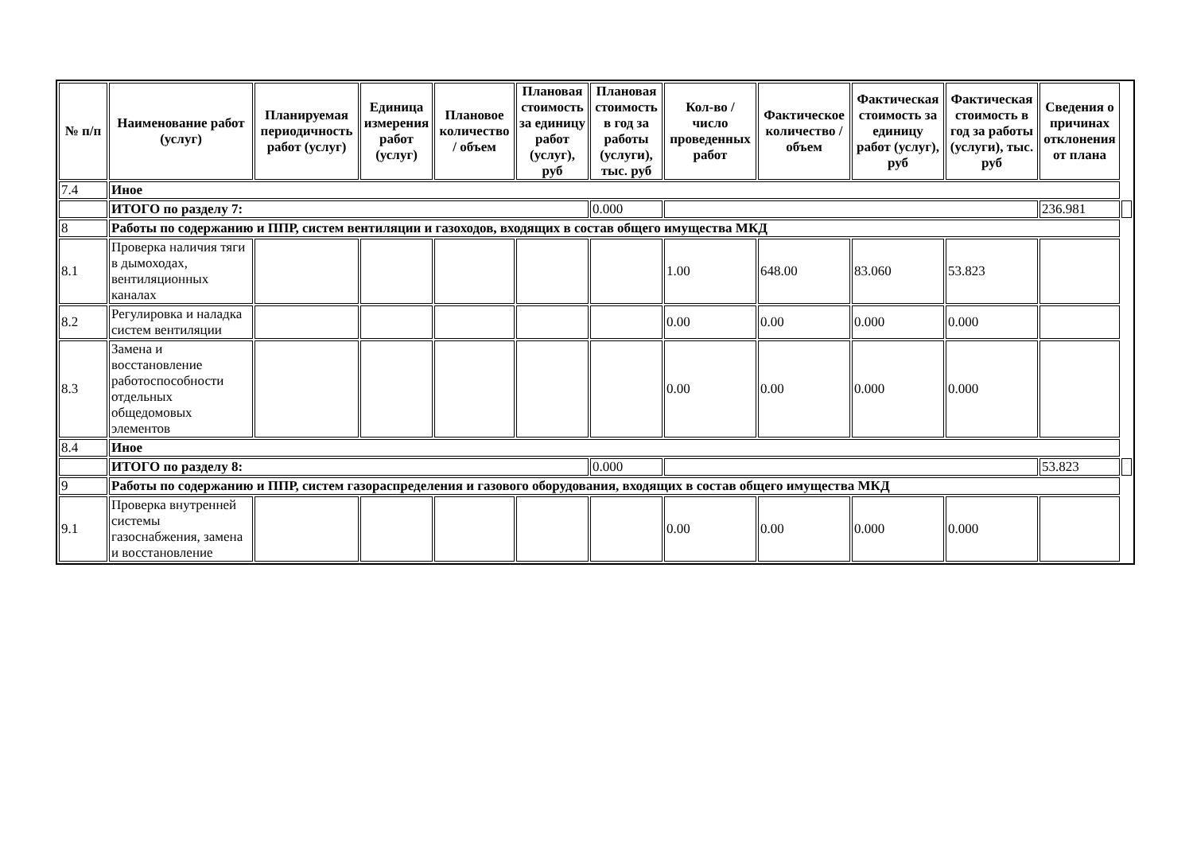| № п/п | Наименование работ (услуг) | Планируемая периодичность работ (услуг) | Единица измерения работ (услуг) | Плановое количество / объем | Плановая стоимость за единицу работ (услуг), руб | Плановая стоимость в год за работы (услуги), тыс. руб | Кол-во / число проведенных работ | Фактическое количество / объем | Фактическая стоимость за единицу работ (услуг), руб | Фактическая стоимость в год за работы (услуги), тыс. руб | Сведения о причинах отклонения от плана | |
| --- | --- | --- | --- | --- | --- | --- | --- | --- | --- | --- | --- | --- |
| 7.4 | Иное | | | | | | | | | | | |
| | ИТОГО по разделу 7: | | | | | 0.000 | | | | | 236.981 | |
| 8 | Работы по содержанию и ППР, систем вентиляции и газоходов, входящих в состав общего имущества МКД | | | | | | | | | | | |
| 8.1 | Проверка наличия тяги в дымоходах, вентиляционных каналах | | | | | | 1.00 | 648.00 | 83.060 | 53.823 | | |
| 8.2 | Регулировка и наладка систем вентиляции | | | | | | 0.00 | 0.00 | 0.000 | 0.000 | | |
| 8.3 | Замена и восстановление работоспособности отдельных общедомовых элементов | | | | | | 0.00 | 0.00 | 0.000 | 0.000 | | |
| 8.4 | Иное | | | | | | | | | | | |
| | ИТОГО по разделу 8: | | | | | 0.000 | | | | | 53.823 | |
| 9 | Работы по содержанию и ППР, систем газораспределения и газового оборудования, входящих в состав общего имущества МКД | | | | | | | | | | | |
| 9.1 | Проверка внутренней системы газоснабжения, замена и восстановление | | | | | | 0.00 | 0.00 | 0.000 | 0.000 | | |